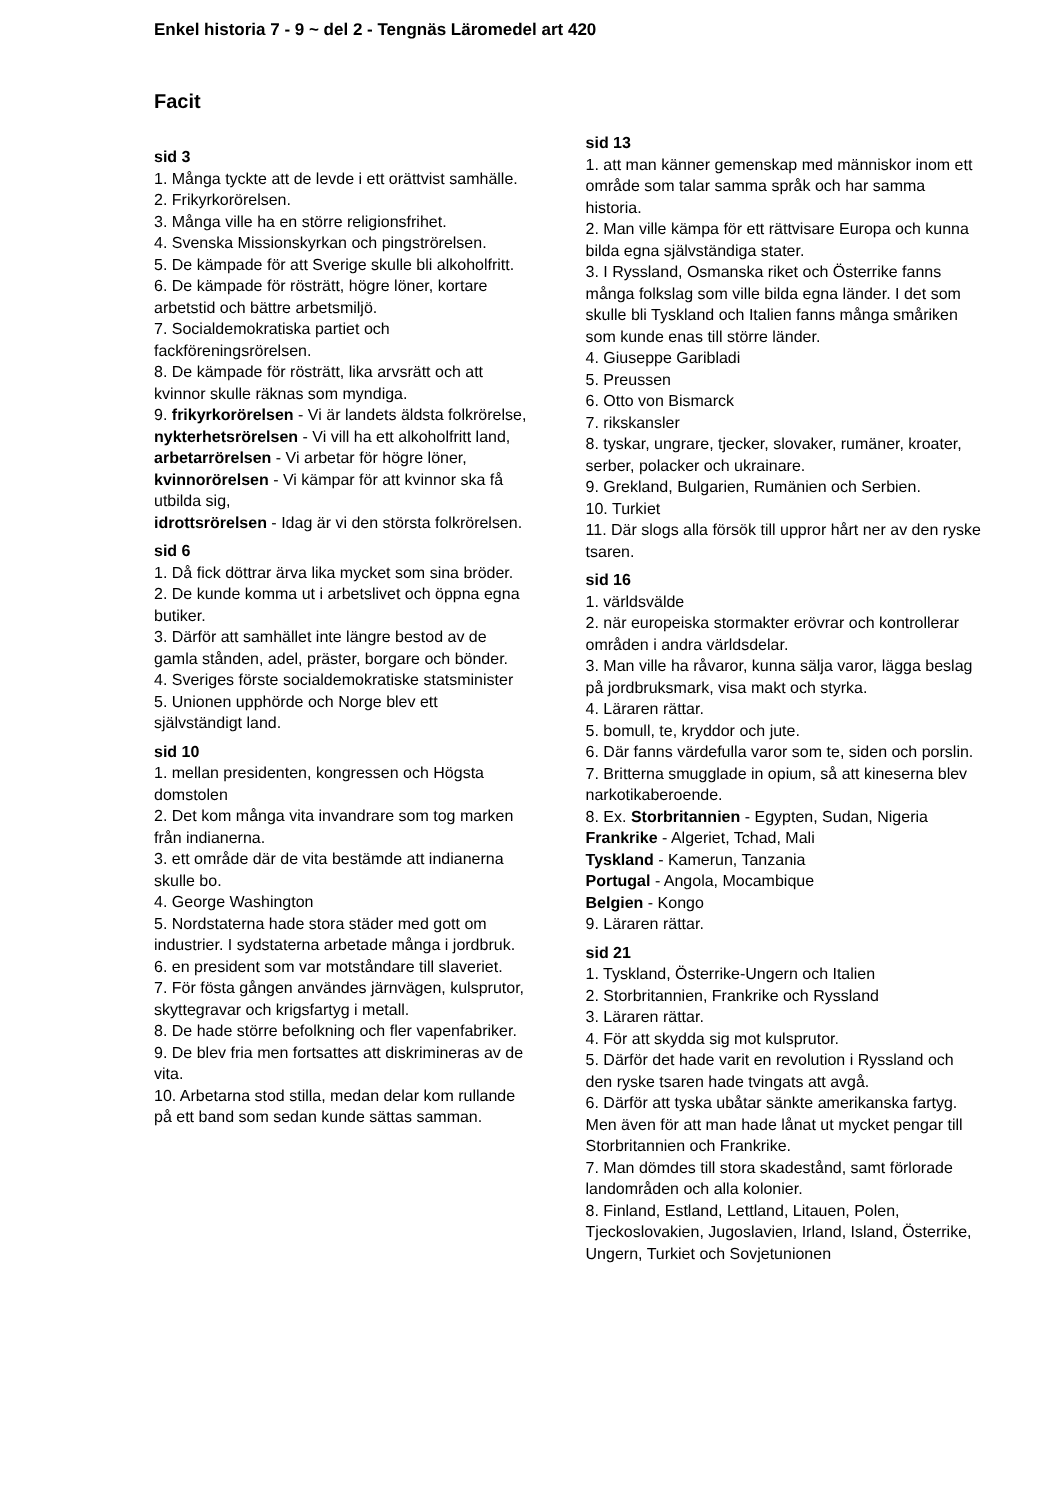Enkel historia 7 - 9 ~ del 2 - Tengnäs Läromedel art 420
Facit
sid 3
1. Många tyckte att de levde i ett orättvist samhälle.
2. Frikyrkorörelsen.
3. Många ville ha en större religionsfrihet.
4. Svenska Missionskyrkan och pingströrelsen.
5. De kämpade för att Sverige skulle bli alkoholfritt.
6. De kämpade för rösträtt, högre löner, kortare arbetstid och bättre arbetsmiljö.
7. Socialdemokratiska partiet och fackföreningsrörelsen.
8. De kämpade för rösträtt, lika arvsrätt och att kvinnor skulle räknas som myndiga.
9. frikyrkorörelsen - Vi är landets äldsta folkrörelse,
nykterhetsrörelsen - Vi vill ha ett alkoholfritt land,
arbetarrörelsen - Vi arbetar för högre löner,
kvinnorörelsen - Vi kämpar för att kvinnor ska få utbilda sig,
idrottsrörelsen - Idag är vi den största folkrörelsen.
sid 6
1. Då fick döttrar ärva lika mycket som sina bröder.
2. De kunde komma ut i arbetslivet och öppna egna butiker.
3. Därför att samhället inte längre bestod av de gamla stånden, adel, präster, borgare och bönder.
4. Sveriges förste socialdemokratiske statsminister
5. Unionen upphörde och Norge blev ett självständigt land.
sid 10
1. mellan presidenten, kongressen och Högsta domstolen
2. Det kom många vita invandrare som tog marken från indianerna.
3. ett område där de vita bestämde att indianerna skulle bo.
4. George Washington
5. Nordstaterna hade stora städer med gott om industrier. I sydstaterna arbetade många i jordbruk.
6. en president som var motståndare till slaveriet.
7. För fösta gången användes järnvägen, kulsprutor, skyttegravar och krigsfartyg i metall.
8. De hade större befolkning och fler vapenfabriker.
9. De blev fria men fortsattes att diskrimineras av de vita.
10. Arbetarna stod stilla, medan delar kom rullande på ett band som sedan kunde sättas samman.
sid 13
1. att man känner gemenskap med människor inom ett område som talar samma språk och har samma historia.
2. Man ville kämpa för ett rättvisare Europa och kunna bilda egna självständiga stater.
3. I Ryssland, Osmanska riket och Österrike fanns många folkslag som ville bilda egna länder. I det som skulle bli Tyskland och Italien fanns många småriken som kunde enas till större länder.
4. Giuseppe Garibladi
5. Preussen
6. Otto von Bismarck
7. rikskansler
8. tyskar, ungrare, tjecker, slovaker, rumäner, kroater, serber, polacker och ukrainare.
9. Grekland, Bulgarien, Rumänien och Serbien.
10. Turkiet
11. Där slogs alla försök till uppror hårt ner av den ryske tsaren.
sid 16
1. världsvälde
2. när europeiska stormakter erövrar och kontrollerar områden i andra världsdelar.
3. Man ville ha råvaror, kunna sälja varor, lägga beslag på jordbruksmark, visa makt och styrka.
4. Läraren rättar.
5. bomull, te, kryddor och jute.
6. Där fanns värdefulla varor som te, siden och porslin.
7. Britterna smugglade in opium, så att kineserna blev narkotikaberoende.
8. Ex. Storbritannien - Egypten, Sudan, Nigeria
Frankrike - Algeriet, Tchad, Mali
Tyskland - Kamerun, Tanzania
Portugal - Angola, Mocambique
Belgien - Kongo
9. Läraren rättar.
sid 21
1. Tyskland, Österrike-Ungern och Italien
2. Storbritannien, Frankrike och Ryssland
3. Läraren rättar.
4. För att skydda sig mot kulsprutor.
5. Därför det hade varit en revolution i Ryssland och den ryske tsaren hade tvingats att avgå.
6. Därför att tyska ubåtar sänkte amerikanska fartyg. Men även för att man hade lånat ut mycket pengar till Storbritannien och Frankrike.
7. Man dömdes till stora skadestånd, samt förlorade landområden och alla kolonier.
8. Finland, Estland, Lettland, Litauen, Polen, Tjeckoslovakien, Jugoslavien, Irland, Island, Österrike, Ungern, Turkiet och Sovjetunionen